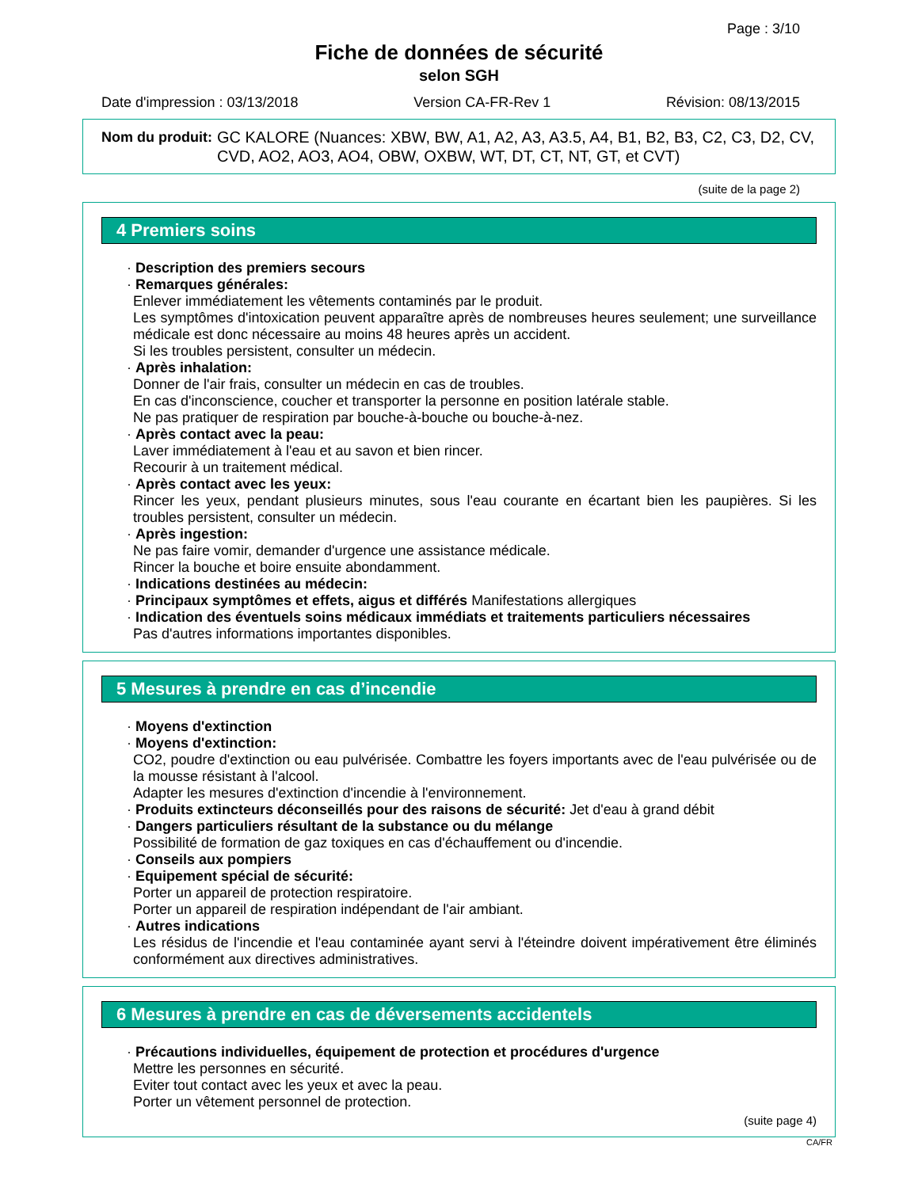Page : 3/10
Fiche de données de sécurité
selon SGH
Date d'impression : 03/13/2018 Version CA-FR-Rev 1 Révision: 08/13/2015
Nom du produit: GC KALORE (Nuances: XBW, BW, A1, A2, A3, A3.5, A4, B1, B2, B3, C2, C3, D2, CV, CVD, AO2, AO3, AO4, OBW, OXBW, WT, DT, CT, NT, GT, et CVT)
(suite de la page 2)
4 Premiers soins
· Description des premiers secours
· Remarques générales:
Enlever immédiatement les vêtements contaminés par le produit.
Les symptômes d'intoxication peuvent apparaître après de nombreuses heures seulement; une surveillance médicale est donc nécessaire au moins 48 heures après un accident.
Si les troubles persistent, consulter un médecin.
· Après inhalation:
Donner de l'air frais, consulter un médecin en cas de troubles.
En cas d'inconscience, coucher et transporter la personne en position latérale stable.
Ne pas pratiquer de respiration par bouche-à-bouche ou bouche-à-nez.
· Après contact avec la peau:
Laver immédiatement à l'eau et au savon et bien rincer.
Recourir à un traitement médical.
· Après contact avec les yeux:
Rincer les yeux, pendant plusieurs minutes, sous l'eau courante en écartant bien les paupières. Si les troubles persistent, consulter un médecin.
· Après ingestion:
Ne pas faire vomir, demander d'urgence une assistance médicale.
Rincer la bouche et boire ensuite abondamment.
· Indications destinées au médecin:
· Principaux symptômes et effets, aigus et différés Manifestations allergiques
· Indication des éventuels soins médicaux immédiats et traitements particuliers nécessaires
Pas d'autres informations importantes disponibles.
5 Mesures à prendre en cas d’incendie
· Moyens d'extinction
· Moyens d'extinction:
CO2, poudre d'extinction ou eau pulvérisée. Combattre les foyers importants avec de l'eau pulvérisée ou de la mousse résistant à l'alcool.
Adapter les mesures d'extinction d'incendie à l'environnement.
· Produits extincteurs déconseillés pour des raisons de sécurité: Jet d'eau à grand débit
· Dangers particuliers résultant de la substance ou du mélange
Possibilité de formation de gaz toxiques en cas d'échauffement ou d'incendie.
· Conseils aux pompiers
· Equipement spécial de sécurité:
Porter un appareil de protection respiratoire.
Porter un appareil de respiration indépendant de l'air ambiant.
· Autres indications
Les résidus de l'incendie et l'eau contaminée ayant servi à l'éteindre doivent impérativement être éliminés conformément aux directives administratives.
6 Mesures à prendre en cas de déversements accidentels
· Précautions individuelles, équipement de protection et procédures d'urgence
Mettre les personnes en sécurité.
Eviter tout contact avec les yeux et avec la peau.
Porter un vêtement personnel de protection.
(suite page 4)
CA/FR